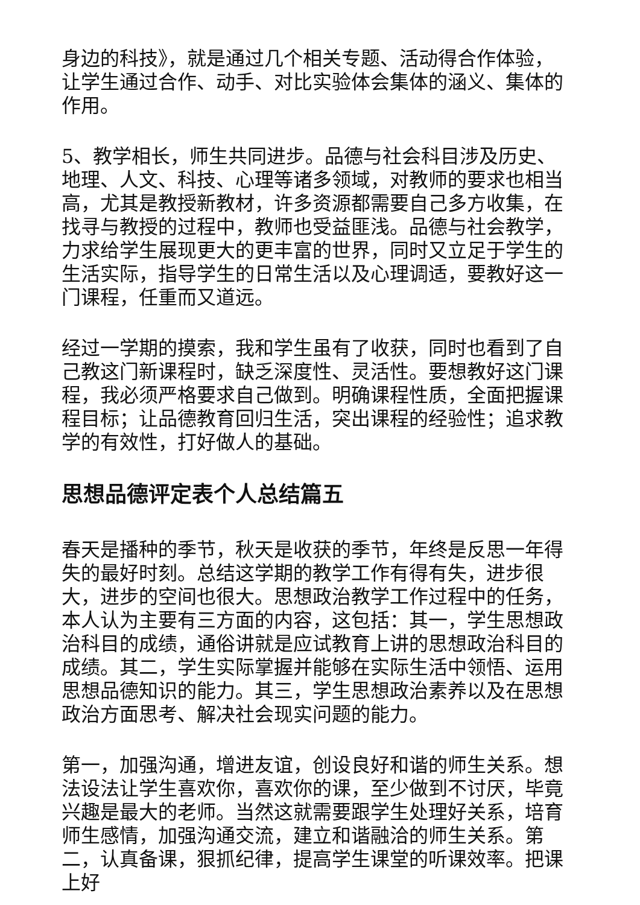身边的科技》，就是通过几个相关专题、活动得合作体验，让学生通过合作、动手、对比实验体会集体的涵义、集体的作用。
5、教学相长，师生共同进步。品德与社会科目涉及历史、地理、人文、科技、心理等诸多领域，对教师的要求也相当高，尤其是教授新教材，许多资源都需要自己多方收集，在找寻与教授的过程中，教师也受益匪浅。品德与社会教学，力求给学生展现更大的更丰富的世界，同时又立足于学生的生活实际，指导学生的日常生活以及心理调适，要教好这一门课程，任重而又道远。
经过一学期的摸索，我和学生虽有了收获，同时也看到了自己教这门新课程时，缺乏深度性、灵活性。要想教好这门课程，我必须严格要求自己做到。明确课程性质，全面把握课程目标；让品德教育回归生活，突出课程的经验性；追求教学的有效性，打好做人的基础。
思想品德评定表个人总结篇五
春天是播种的季节，秋天是收获的季节，年终是反思一年得失的最好时刻。总结这学期的教学工作有得有失，进步很大，进步的空间也很大。思想政治教学工作过程中的任务，本人认为主要有三方面的内容，这包括：其一，学生思想政治科目的成绩，通俗讲就是应试教育上讲的思想政治科目的成绩。其二，学生实际掌握并能够在实际生活中领悟、运用思想品德知识的能力。其三，学生思想政治素养以及在思想政治方面思考、解决社会现实问题的能力。
第一，加强沟通，增进友谊，创设良好和谐的师生关系。想法设法让学生喜欢你，喜欢你的课，至少做到不讨厌，毕竟兴趣是最大的老师。当然这就需要跟学生处理好关系，培育师生感情，加强沟通交流，建立和谐融洽的师生关系。第二，认真备课，狠抓纪律，提高学生课堂的听课效率。把课上好